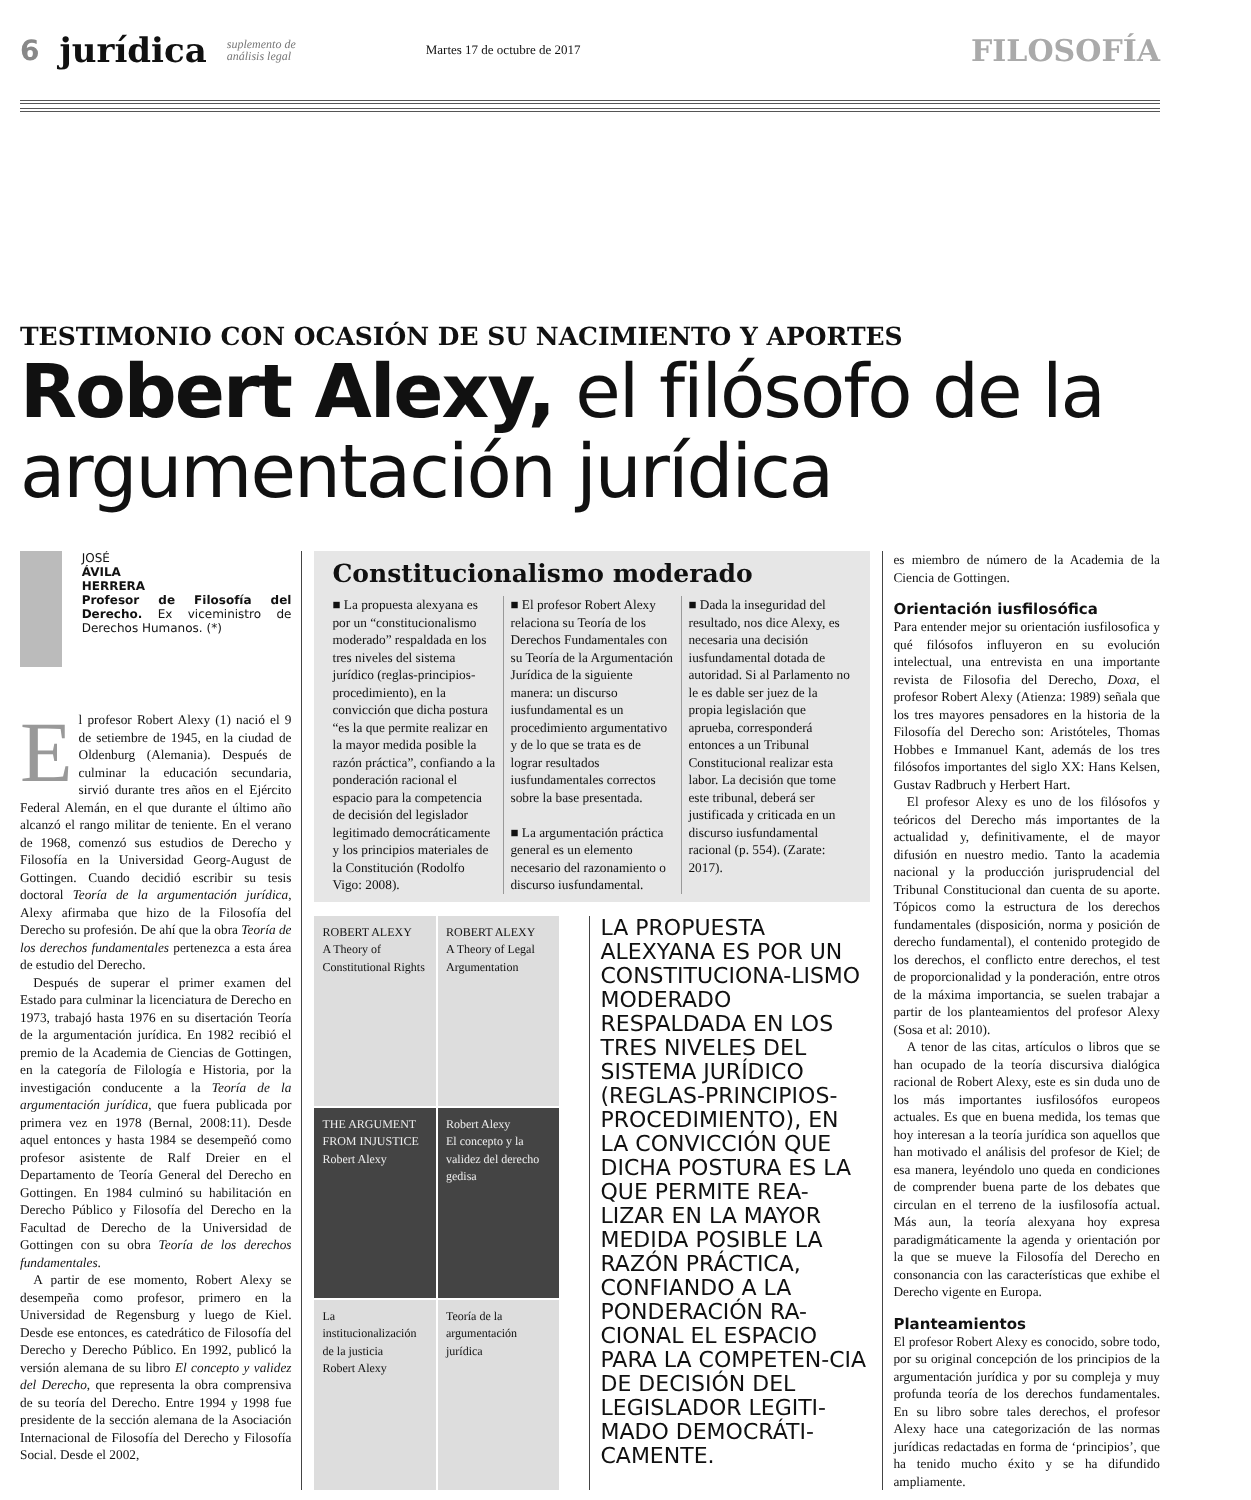6 jurídica suplemento de
análisis legal Martes 17 de octubre de 2017 FILOSOFÍA
TESTIMONIO CON OCASIÓN DE SU NACIMIENTO Y APORTES
Robert Alexy, el filósofo de la argumentación jurídica
JOSÉ
ÁVILA
HERRERA
Profesor de Filosofía del Derecho. Ex viceministro de Derechos Humanos. (*)
El profesor Robert Alexy (1) nació el 9 de setiembre de 1945, en la ciudad de Oldenburg (Alemania). Después de culminar la educación secundaria, sirvió durante tres años en el Ejército Federal Alemán, en el que durante el último año alcanzó el rango militar de teniente. En el verano de 1968, comenzó sus estudios de Derecho y Filosofía en la Universidad Georg-August de Gottingen. Cuando decidió escribir su tesis doctoral Teoría de la argumentación jurídica, Alexy afirmaba que hizo de la Filosofía del Derecho su profesión. De ahí que la obra Teoría de los derechos fundamentales pertenezca a esta área de estudio del Derecho.
 Después de superar el primer examen del Estado para culminar la licenciatura de Derecho en 1973, trabajó hasta 1976 en su disertación Teoría de la argumentación jurídica. En 1982 recibió el premio de la Academia de Ciencias de Gottingen, en la categoría de Filología e Historia, por la investigación conducente a la Teoría de la argumentación jurídica, que fuera publicada por primera vez en 1978 (Bernal, 2008:11). Desde aquel entonces y hasta 1984 se desempeñó como profesor asistente de Ralf Dreier en el Departamento de Teoría General del Derecho en Gottingen. En 1984 culminó su habilitación en Derecho Público y Filosofía del Derecho en la Facultad de Derecho de la Universidad de Gottingen con su obra Teoría de los derechos fundamentales.
 A partir de ese momento, Robert Alexy se desempeña como profesor, primero en la Universidad de Regensburg y luego de Kiel. Desde ese entonces, es catedrático de Filosofía del Derecho y Derecho Público. En 1992, publicó la versión alemana de su libro El concepto y validez del Derecho, que representa la obra comprensiva de su teoría del Derecho. Entre 1994 y 1998 fue presidente de la sección alemana de la Asociación Internacional de Filosofía del Derecho y Filosofía Social. Desde el 2002,
Constitucionalismo moderado
■ La propuesta alexyana es por un “constitucionalismo moderado” respaldada en los tres niveles del sistema jurídico (reglas-principios-procedimiento), en la convicción que dicha postura “es la que permite realizar en la mayor medida posible la razón práctica”, confiando a la ponderación racional el espacio para la competencia de decisión del legislador legitimado democráticamente y los principios materiales de la Constitución (Rodolfo Vigo: 2008).
■ El profesor Robert Alexy relaciona su Teoría de los Derechos Fundamentales con su Teoría de la Argumentación Jurídica de la siguiente manera: un discurso iusfundamental es un procedimiento argumentativo y de lo que se trata es de lograr resultados iusfundamentales correctos sobre la base presentada.
■ La argumentación práctica general es un elemento necesario del razonamiento o discurso iusfundamental.
■ Dada la inseguridad del resultado, nos dice Alexy, es necesaria una decisión iusfundamental dotada de autoridad. Si al Parlamento no le es dable ser juez de la propia legislación que aprueba, corresponderá entonces a un Tribunal Constitucional realizar esta labor. La decisión que tome este tribunal, deberá ser justificada y criticada en un discurso iusfundamental racional (p. 554). (Zarate: 2017).
ROBERT ALEXY
A Theory of Constitutional Rights
ROBERT ALEXY
A Theory of Legal Argumentation
THE ARGUMENT FROM INJUSTICE
Robert Alexy
Robert Alexy
El concepto y la validez del derecho
gedisa
La institucionalización de la justicia
Robert Alexy
Teoría de la argumentación jurídica
LA PROPUESTA ALEXYANA ES POR UN CONSTITUCIONA-LISMO MODERADO RESPALDADA EN LOS TRES NIVELES DEL SISTEMA JURÍDICO (REGLAS-PRINCIPIOS-PROCEDIMIENTO), EN LA CONVICCIÓN QUE DICHA POSTURA ES LA QUE PERMITE REA-LIZAR EN LA MAYOR MEDIDA POSIBLE LA RAZÓN PRÁCTICA, CONFIANDO A LA PONDERACIÓN RA-CIONAL EL ESPACIO PARA LA COMPETEN-CIA DE DECISIÓN DEL LEGISLADOR LEGITI-MADO DEMOCRÁTI-CAMENTE.
es miembro de número de la Academia de la Ciencia de Gottingen.
Orientación iusfilosófica
Para entender mejor su orientación iusfilosofica y qué filósofos influyeron en su evolución intelectual, una entrevista en una importante revista de Filosofia del Derecho, Doxa, el profesor Robert Alexy (Atienza: 1989) señala que los tres mayores pensadores en la historia de la Filosofía del Derecho son: Aristóteles, Thomas Hobbes e Immanuel Kant, además de los tres filósofos importantes del siglo XX: Hans Kelsen, Gustav Radbruch y Herbert Hart.
 El profesor Alexy es uno de los filósofos y teóricos del Derecho más importantes de la actualidad y, definitivamente, el de mayor difusión en nuestro medio. Tanto la academia nacional y la producción jurisprudencial del Tribunal Constitucional dan cuenta de su aporte. Tópicos como la estructura de los derechos fundamentales (disposición, norma y posición de derecho fundamental), el contenido protegido de los derechos, el conflicto entre derechos, el test de proporcionalidad y la ponderación, entre otros de la máxima importancia, se suelen trabajar a partir de los planteamientos del profesor Alexy (Sosa et al: 2010).
 A tenor de las citas, artículos o libros que se han ocupado de la teoría discursiva dialógica racional de Robert Alexy, este es sin duda uno de los más importantes iusfilosófos europeos actuales. Es que en buena medida, los temas que hoy interesan a la teoría jurídica son aquellos que han motivado el análisis del profesor de Kiel; de esa manera, leyéndolo uno queda en condiciones de comprender buena parte de los debates que circulan en el terreno de la iusfilosofía actual. Más aun, la teoría alexyana hoy expresa paradigmáticamente la agenda y orientación por la que se mueve la Filosofía del Derecho en consonancia con las características que exhibe el Derecho vigente en Europa.
Planteamientos
El profesor Robert Alexy es conocido, sobre todo, por su original concepción de los principios de la argumentación jurídica y por su compleja y muy profunda teoría de los derechos fundamentales. En su libro sobre tales derechos, el profesor Alexy hace una categorización de las normas jurídicas redactadas en forma de ‘principios’, que ha tenido mucho éxito y se ha difundido ampliamente.